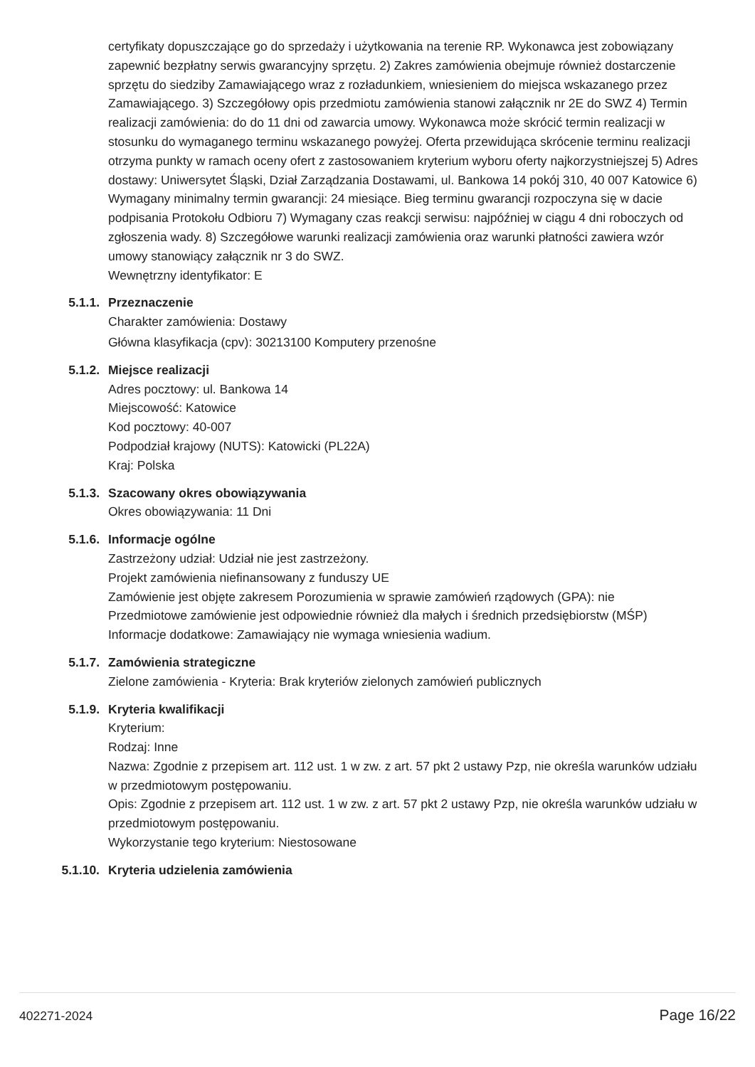certyfikaty dopuszczające go do sprzedaży i użytkowania na terenie RP. Wykonawca jest zobowiązany zapewnić bezpłatny serwis gwarancyjny sprzętu. 2) Zakres zamówienia obejmuje również dostarczenie sprzętu do siedziby Zamawiającego wraz z rozładunkiem, wniesieniem do miejsca wskazanego przez Zamawiającego. 3) Szczegółowy opis przedmiotu zamówienia stanowi załącznik nr 2E do SWZ 4) Termin realizacji zamówienia: do do 11 dni od zawarcia umowy. Wykonawca może skrócić termin realizacji w stosunku do wymaganego terminu wskazanego powyżej. Oferta przewidująca skrócenie terminu realizacji otrzyma punkty w ramach oceny ofert z zastosowaniem kryterium wyboru oferty najkorzystniejszej 5) Adres dostawy: Uniwersytet Śląski, Dział Zarządzania Dostawami, ul. Bankowa 14 pokój 310, 40 007 Katowice 6) Wymagany minimalny termin gwarancji: 24 miesiące. Bieg terminu gwarancji rozpoczyna się w dacie podpisania Protokołu Odbioru 7) Wymagany czas reakcji serwisu: najpóźniej w ciągu 4 dni roboczych od zgłoszenia wady. 8) Szczegółowe warunki realizacji zamówienia oraz warunki płatności zawiera wzór umowy stanowiący załącznik nr 3 do SWZ.
Wewnętrzny identyfikator: E
5.1.1. Przeznaczenie
Charakter zamówienia: Dostawy
Główna klasyfikacja (cpv): 30213100 Komputery przenośne
5.1.2. Miejsce realizacji
Adres pocztowy: ul. Bankowa 14
Miejscowość: Katowice
Kod pocztowy: 40-007
Podpodział krajowy (NUTS): Katowicki (PL22A)
Kraj: Polska
5.1.3. Szacowany okres obowiązywania
Okres obowiązywania: 11 Dni
5.1.6. Informacje ogólne
Zastrzeżony udział: Udział nie jest zastrzeżony.
Projekt zamówienia niefinansowany z funduszy UE
Zamówienie jest objęte zakresem Porozumienia w sprawie zamówień rządowych (GPA): nie
Przedmiotowe zamówienie jest odpowiednie również dla małych i średnich przedsiębiorstw (MŚP)
Informacje dodatkowe: Zamawiający nie wymaga wniesienia wadium.
5.1.7. Zamówienia strategiczne
Zielone zamówienia - Kryteria: Brak kryteriów zielonych zamówień publicznych
5.1.9. Kryteria kwalifikacji
Kryterium:
Rodzaj: Inne
Nazwa: Zgodnie z przepisem art. 112 ust. 1 w zw. z art. 57 pkt 2 ustawy Pzp, nie określa warunków udziału w przedmiotowym postępowaniu.
Opis: Zgodnie z przepisem art. 112 ust. 1 w zw. z art. 57 pkt 2 ustawy Pzp, nie określa warunków udziału w przedmiotowym postępowaniu.
Wykorzystanie tego kryterium: Niestosowane
5.1.10. Kryteria udzielenia zamówienia
402271-2024 Page 16/22